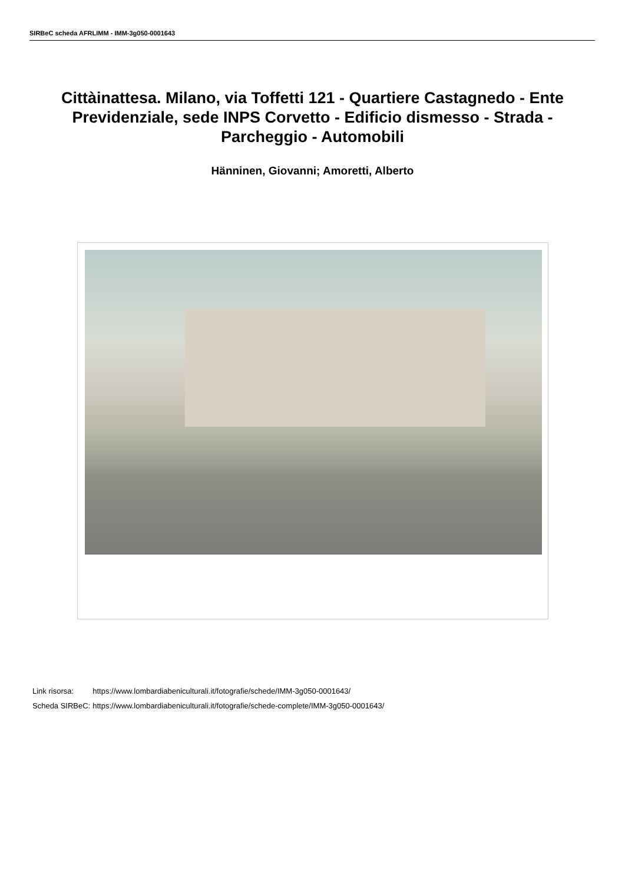SIRBeC scheda AFRLIMM - IMM-3g050-0001643
Cittàinattesa. Milano, via Toffetti 121 - Quartiere Castagnedo - Ente Previdenziale, sede INPS Corvetto - Edificio dismesso - Strada - Parcheggio - Automobili
Hänninen, Giovanni; Amoretti, Alberto
| Link risorsa: | https://www.lombardiabeniculturali.it/fotografie/schede/IMM-3g050-0001643/ |
| Scheda SIRBeC: | https://www.lombardiabeniculturali.it/fotografie/schede-complete/IMM-3g050-0001643/ |